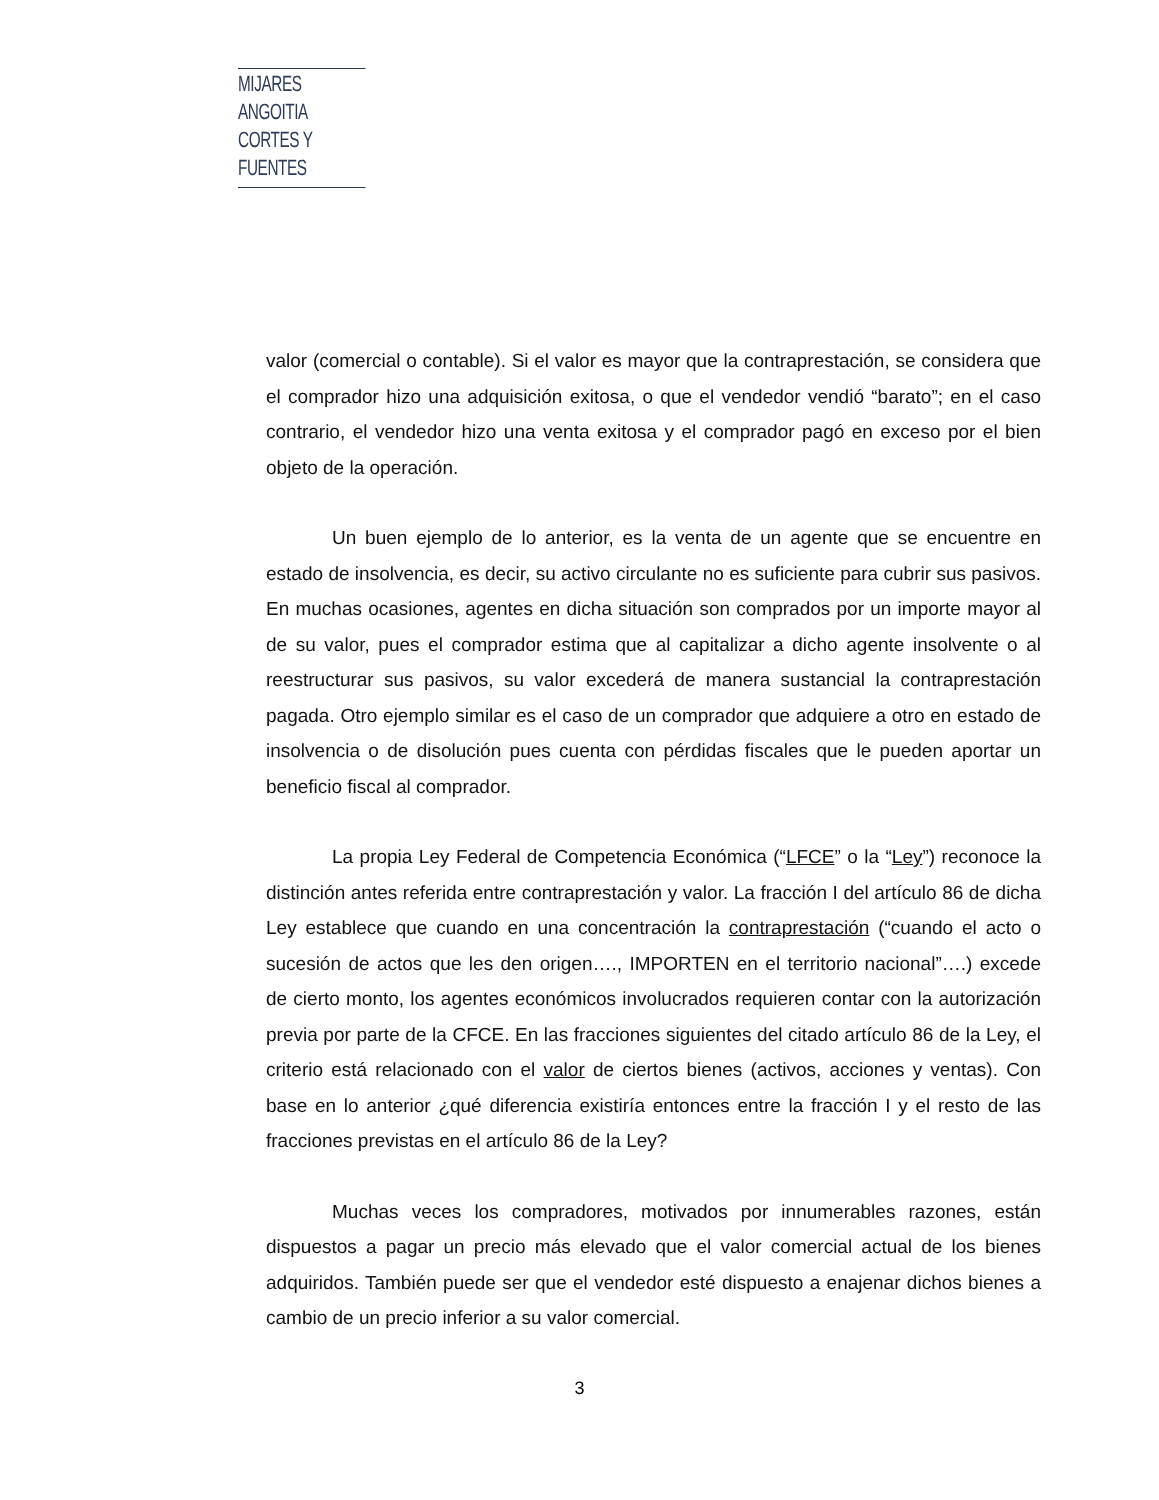MIJARES ANGOITIA
CORTES Y FUENTES
valor (comercial o contable). Si el valor es mayor que la contraprestación, se considera que el comprador hizo una adquisición exitosa, o que el vendedor vendió “barato”; en el caso contrario, el vendedor hizo una venta exitosa y el comprador pagó en exceso por el bien objeto de la operación.
Un buen ejemplo de lo anterior, es la venta de un agente que se encuentre en estado de insolvencia, es decir, su activo circulante no es suficiente para cubrir sus pasivos. En muchas ocasiones, agentes en dicha situación son comprados por un importe mayor al de su valor, pues el comprador estima que al capitalizar a dicho agente insolvente o al reestructurar sus pasivos, su valor excederá de manera sustancial la contraprestación pagada. Otro ejemplo similar es el caso de un comprador que adquiere a otro en estado de insolvencia o de disolución pues cuenta con pérdidas fiscales que le pueden aportar un beneficio fiscal al comprador.
La propia Ley Federal de Competencia Económica (“LFCE” o la “Ley”) reconoce la distinción antes referida entre contraprestación y valor. La fracción I del artículo 86 de dicha Ley establece que cuando en una concentración la contraprestación (“cuando el acto o sucesión de actos que les den origen…., IMPORTEN en el territorio nacional”….) excede de cierto monto, los agentes económicos involucrados requieren contar con la autorización previa por parte de la CFCE. En las fracciones siguientes del citado artículo 86 de la Ley, el criterio está relacionado con el valor de ciertos bienes (activos, acciones y ventas). Con base en lo anterior ¿qué diferencia existiría entonces entre la fracción I y el resto de las fracciones previstas en el artículo 86 de la Ley?
Muchas veces los compradores, motivados por innumerables razones, están dispuestos a pagar un precio más elevado que el valor comercial actual de los bienes adquiridos. También puede ser que el vendedor esté dispuesto a enajenar dichos bienes a cambio de un precio inferior a su valor comercial.
3